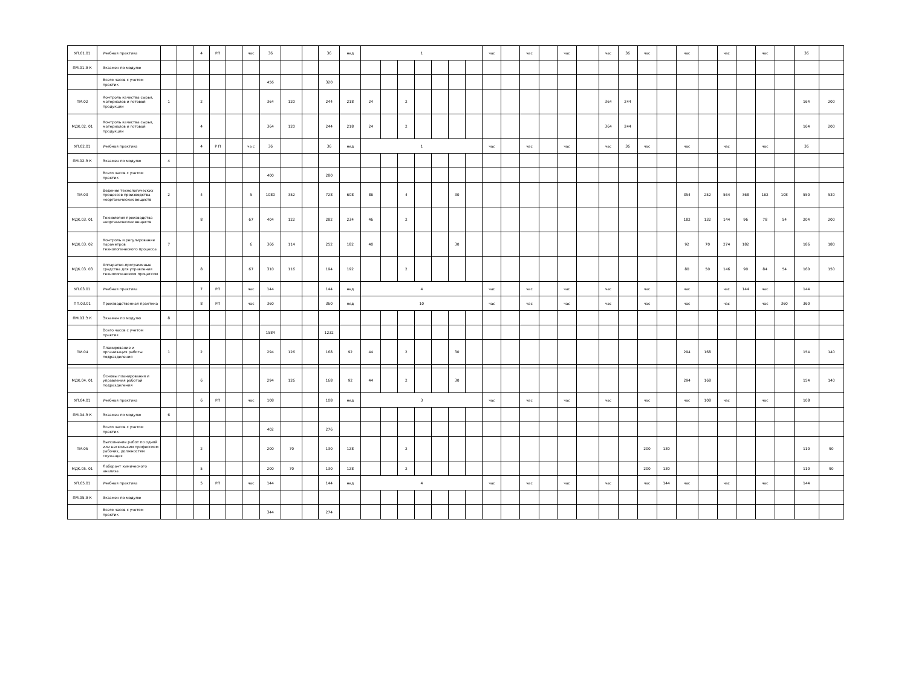| УП.01.01 | Учебная практика | | | 4 | РП | | час | 36 | | | 36 | нед | 1 | | | | | | | час | | час | | час | | час | 36 | час | | час | | час | | час | | 36 | |
| ПМ.01.Э К | Экзамен по модулю | | | | | | | | | | | | | | | | | | | | | | | | | | | | | | | | | | | | |
| | Всего часов с учетом практик | | | | | | | 456 | | | 320 | | | | | | | | | | | | | | | | | | | | | | | | | | |
| ПМ.02 | Контроль качества сырья, материалов и готовой продукции | 1 | | 2 | | | | 364 | 120 | | 244 | 218 | 24 | | 2 | | | | | | | | | | | 364 | 244 | | | | | | | | | 164 | 200 |
| МДК.02. 01 | Контроль качества сырья, материалов и готовой продукции | | | 4 | | | | 364 | 120 | | 244 | 218 | 24 | | 2 | | | | | | | | | | | 364 | 244 | | | | | | | | | 164 | 200 |
| УП.02.01 | Учебная практика | | | 4 | Р П | | ча с | 36 | | | 36 | нед | 1 | | | | | | | час | | час | | час | | час | 36 | час | | час | | час | | час | | 36 | |
| ПМ.02.Э К | Экзамен по модулю | 4 | | | | | | | | | | | | | | | | | | | | | | | | | | | | | | | | | | | |
| | Всего часов с учетом практик | | | | | | | 400 | | | 280 | | | | | | | | | | | | | | | | | | | | | | | | | | |
| ПМ.03 | Ведение технологических процессов производства неорганических веществ | 2 | | 4 | | | 5 | 1080 | 352 | | 728 | 608 | 86 | | 4 | | | 30 | | | | | | | | | | | | 354 | 252 | 564 | 368 | 162 | 108 | 550 | 530 |
| МДК.03. 01 | Технология производства неорганических веществ | | | 8 | | | 67 | 404 | 122 | | 282 | 234 | 46 | | 2 | | | | | | | | | | | | | | | 182 | 132 | 144 | 96 | 78 | 54 | 204 | 200 |
| МДК.03. 02 | Контроль и регулирование параметров технологического процесса | 7 | | | | | 6 | 366 | 114 | | 252 | 182 | 40 | | | | | 30 | | | | | | | | | | | | 92 | 70 | 274 | 182 | | | 186 | 180 |
| МДК.03. 03 | Аппаратно-программные средства для управления технологическим процессом | | | 8 | | | 67 | 310 | 116 | | 194 | 192 | | | 2 | | | | | | | | | | | | | | | 80 | 50 | 146 | 90 | 84 | 54 | 160 | 150 |
| УП.03.01 | Учебная практика | | | 7 | РП | | час | 144 | | | 144 | нед | 4 | | | | | | | час | | час | | час | | час | | час | | час | | час | 144 | час | | 144 | |
| ПП.03.01 | Производственная практика | | | 8 | РП | | час | 360 | | | 360 | нед | 10 | | | | | | | час | | час | | час | | час | | час | | час | | час | | час | 360 | 360 | |
| ПМ.03.Э К | Экзамен по модулю | 8 | | | | | | | | | | | | | | | | | | | | | | | | | | | | | | | | | | | |
| | Всего часов с учетом практик | | | | | | | 1584 | | | 1232 | | | | | | | | | | | | | | | | | | | | | | | | | | |
| ПМ.04 | Планирование и организация работы подразделения | 1 | | 2 | | | | 294 | 126 | | 168 | 92 | 44 | | 2 | | | 30 | | | | | | | | | | | | 294 | 168 | | | | | 154 | 140 |
| МДК.04. 01 | Основы планирования и управления работой подразделения | | | 6 | | | | 294 | 126 | | 168 | 92 | 44 | | 2 | | | 30 | | | | | | | | | | | | 294 | 168 | | | | | 154 | 140 |
| УП.04.01 | Учебная практика | | | 6 | РП | | час | 108 | | | 108 | нед | 3 | | | | | | | час | | час | | час | | час | | час | | час | 108 | час | | час | | 108 | |
| ПМ.04.Э К | Экзамен по модулю | 6 | | | | | | | | | | | | | | | | | | | | | | | | | | | | | | | | | | | |
| | Всего часов с учетом практик | | | | | | | 402 | | | 276 | | | | | | | | | | | | | | | | | | | | | | | | | | |
| ПМ.05 | Выполнение работ по одной или нескольким профессиям рабочих, должностям служащих | | | 2 | | | | 200 | 70 | | 130 | 128 | | | 2 | | | | | | | | | | | | | 200 | 130 | | | | | | | 110 | 90 |
| МДК.05. 01 | Лаборант химического анализа | | | 5 | | | | 200 | 70 | | 130 | 128 | | | 2 | | | | | | | | | | | | | 200 | 130 | | | | | | | 110 | 90 |
| УП.05.01 | Учебная практика | | | 5 | РП | | час | 144 | | | 144 | нед | 4 | | | | | | | час | | час | | час | | час | | час | 144 | час | | час | | час | | 144 | |
| ПМ.05.Э К | Экзамен по модулю | | | | | | | | | | | | | | | | | | | | | | | | | | | | | | | | | | | | |
| | Всего часов с учетом практик | | | | | | | 344 | | | 274 | | | | | | | | | | | | | | | | | | | | | | | | | | |